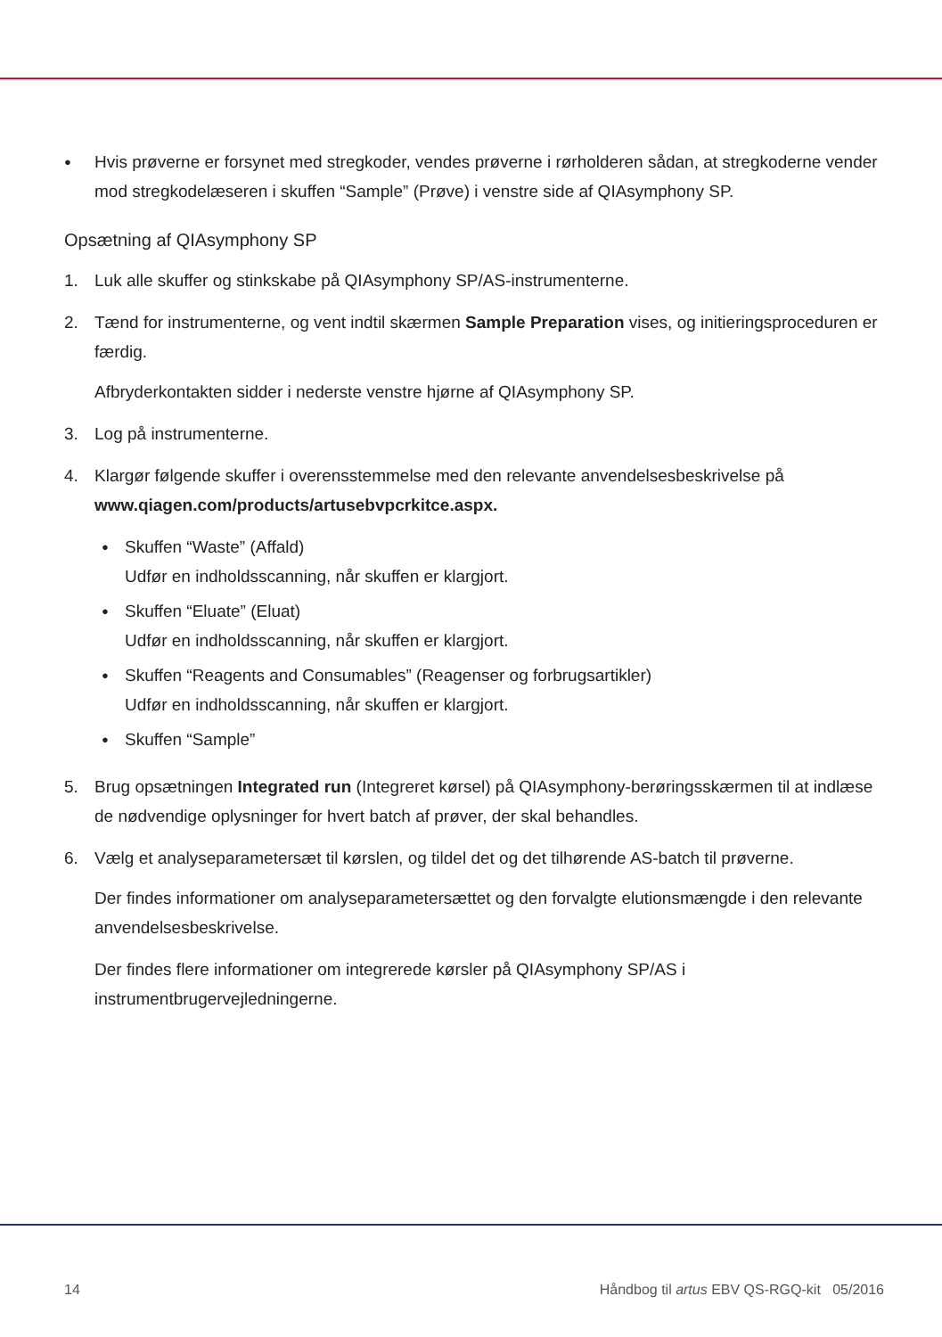Hvis prøverne er forsynet med stregkoder, vendes prøverne i rørholderen sådan, at stregkoderne vender mod stregkodelæseren i skuffen “Sample” (Prøve) i venstre side af QIAsymphony SP.
Opsætning af QIAsymphony SP
1. Luk alle skuffer og stinkskabe på QIAsymphony SP/AS-instrumenterne.
2. Tænd for instrumenterne, og vent indtil skærmen Sample Preparation vises, og initieringsproceduren er færdig.
Afbryderkontakten sidder i nederste venstre hjørne af QIAsymphony SP.
3. Log på instrumenterne.
4. Klargør følgende skuffer i overensstemmelse med den relevante anvendelsesbeskrivelse på www.qiagen.com/products/artusebvpcrkitce.aspx.
Skuffen “Waste” (Affald)
Udfør en indholdsscanning, når skuffen er klargjort.
Skuffen “Eluate” (Eluat)
Udfør en indholdsscanning, når skuffen er klargjort.
Skuffen “Reagents and Consumables” (Reagenser og forbrugsartikler)
Udfør en indholdsscanning, når skuffen er klargjort.
Skuffen “Sample”
5. Brug opsætningen Integrated run (Integreret kørsel) på QIAsymphony-berøringsskærmen til at indlæse de nødvendige oplysninger for hvert batch af prøver, der skal behandles.
6. Vælg et analyseparametersæt til kørslen, og tildel det og det tilhørende AS-batch til prøverne.
Der findes informationer om analyseparametersættet og den forvalgte elutionsmængde i den relevante anvendelsesbeskrivelse.
Der findes flere informationer om integrerede kørsler på QIAsymphony SP/AS i instrumentbrugervejledningerne.
14 Håndbog til artus EBV QS-RGQ-kit 05/2016